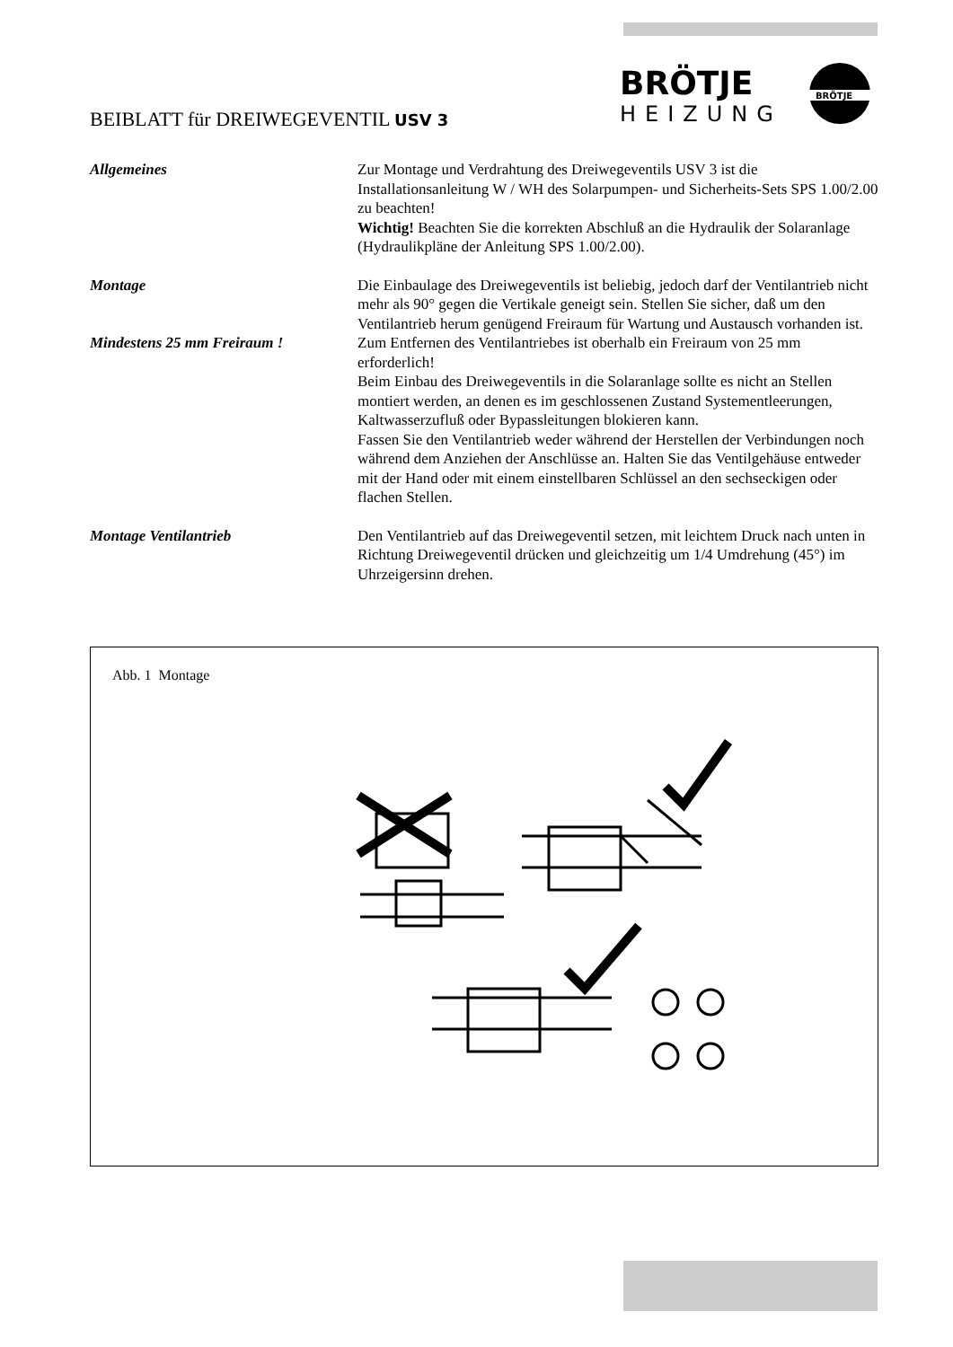BEIBLATT für DREIWEGEVENTIL USV 3
BRÖTJE
HEIZUNG
BRÖTJE
Allgemeines Zur Montage und Verdrahtung des Dreiwegeventils USV 3 ist die Installationsanleitung W / WH des Solarpumpen- und Sicherheits-Sets SPS 1.00/2.00 zu beachten!
Wichtig! Beachten Sie die korrekten Abschluß an die Hydraulik der Solaranlage (Hydraulikpläne der Anleitung SPS 1.00/2.00).
Montage Die Einbaulage des Dreiwegeventils ist beliebig, jedoch darf der Ventilantrieb nicht mehr als 90° gegen die Vertikale geneigt sein. Stellen Sie sicher, daß um den Ventilantrieb herum genügend Freiraum für Wartung und Austausch vorhanden ist.
Mindestens 25 mm Freiraum ! Zum Entfernen des Ventilantriebes ist oberhalb ein Freiraum von 25 mm erforderlich!
Beim Einbau des Dreiwegeventils in die Solaranlage sollte es nicht an Stellen montiert werden, an denen es im geschlossenen Zustand Systementleerungen, Kaltwasserzufluß oder Bypassleitungen blokieren kann.
Fassen Sie den Ventilantrieb weder während der Herstellen der Verbindungen noch während dem Anziehen der Anschlüsse an. Halten Sie das Ventilgehäuse entweder mit der Hand oder mit einem einstellbaren Schlüssel an den sechseckigen oder flachen Stellen.
Montage Ventilantrieb Den Ventilantrieb auf das Dreiwegeventil setzen, mit leichtem Druck nach unten in Richtung Dreiwegeventil drücken und gleichzeitig um 1/4 Umdrehung (45°) im Uhrzeigersinn drehen.
Abb. 1 Montage